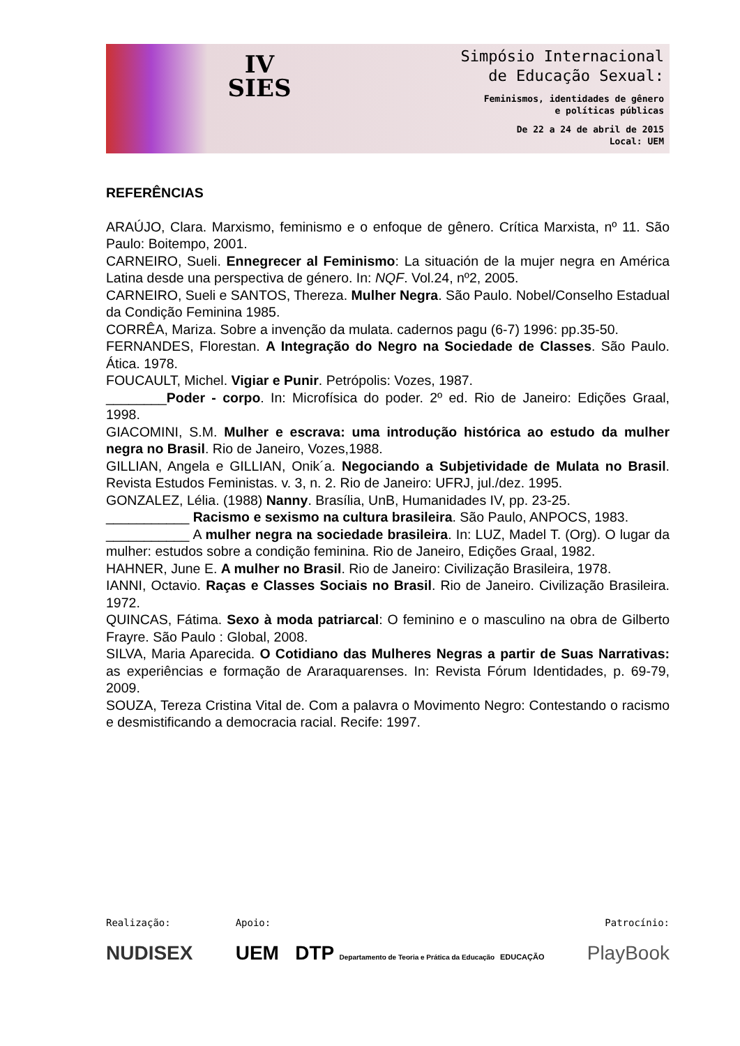IV
SIES
Simpósio Internacional
de Educação Sexual:
Feminismos, identidades de gênero
e políticas públicas
De 22 a 24 de abril de 2015
Local: UEM
REFERÊNCIAS
ARAÚJO, Clara. Marxismo, feminismo e o enfoque de gênero. Crítica Marxista, nº 11. São Paulo: Boitempo, 2001.
CARNEIRO, Sueli. Ennegrecer al Feminismo: La situación de la mujer negra en América Latina desde una perspectiva de género. In: NQF. Vol.24, nº2, 2005.
CARNEIRO, Sueli e SANTOS, Thereza. Mulher Negra. São Paulo. Nobel/Conselho Estadual da Condição Feminina 1985.
CORRÊA, Mariza. Sobre a invenção da mulata. cadernos pagu (6-7) 1996: pp.35-50.
FERNANDES, Florestan. A Integração do Negro na Sociedade de Classes. São Paulo. Ática. 1978.
FOUCAULT, Michel. Vigiar e Punir. Petrópolis: Vozes, 1987.
________Poder - corpo. In: Microfísica do poder. 2º ed. Rio de Janeiro: Edições Graal, 1998.
GIACOMINI, S.M. Mulher e escrava: uma introdução histórica ao estudo da mulher negra no Brasil. Rio de Janeiro, Vozes,1988.
GILLIAN, Angela e GILLIAN, Onik´a. Negociando a Subjetividade de Mulata no Brasil. Revista Estudos Feministas. v. 3, n. 2. Rio de Janeiro: UFRJ, jul./dez. 1995.
GONZALEZ, Lélia. (1988) Nanny. Brasília, UnB, Humanidades IV, pp. 23-25.
___________ Racismo e sexismo na cultura brasileira. São Paulo, ANPOCS, 1983.
___________ A mulher negra na sociedade brasileira. In: LUZ, Madel T. (Org). O lugar da mulher: estudos sobre a condição feminina. Rio de Janeiro, Edições Graal, 1982.
HAHNER, June E. A mulher no Brasil. Rio de Janeiro: Civilização Brasileira, 1978.
IANNI, Octavio. Raças e Classes Sociais no Brasil. Rio de Janeiro. Civilização Brasileira. 1972.
QUINCAS, Fátima. Sexo à moda patriarcal: O feminino e o masculino na obra de Gilberto Frayre. São Paulo : Global, 2008.
SILVA, Maria Aparecida. O Cotidiano das Mulheres Negras a partir de Suas Narrativas: as experiências e formação de Araraquarenses. In: Revista Fórum Identidades, p. 69-79, 2009.
SOUZA, Tereza Cristina Vital de. Com a palavra o Movimento Negro: Contestando o racismo e desmistificando a democracia racial. Recife: 1997.
Realização:
NUDISEX
Apoio:
UEM DTP Departamento de Teoria e Prática da Educação EDUCAÇÃO
Patrocínio:
PlayBook